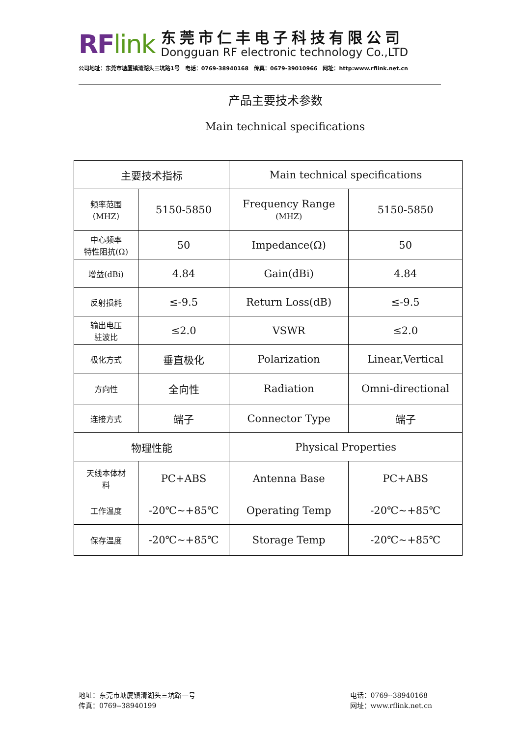RFlink
东莞市仁丰电子科技有限公司
Dongguan RF electronic technology Co.,LTD
公司地址：东莞市塘厦镇清湖头三坑路1号　电话：0769-38940168　传真：0679-39010966　网址：http:www.rflink.net.cn
产品主要技术参数
Main technical specifications
| 主要技术指标 | | Main technical specifications | |
| --- | --- | --- | --- |
| 频率范围 （MHZ） | 5150-5850 | Frequency Range (MHZ) | 5150-5850 |
| 中心频率 特性阻抗(Ω) | 50 | Impedance(Ω) | 50 |
| 增益(dBi) | 4.84 | Gain(dBi) | 4.84 |
| 反射损耗 | ≤-9.5 | Return Loss(dB) | ≤-9.5 |
| 输出电压 驻波比 | ≤2.0 | VSWR | ≤2.0 |
| 极化方式 | 垂直极化 | Polarization | Linear,Vertical |
| 方向性 | 全向性 | Radiation | Omni-directional |
| 连接方式 | 端子 | Connector Type | 端子 |
| 物理性能 | | Physical Properties | |
| 天线本体材 料 | PC+ABS | Antenna Base | PC+ABS |
| 工作温度 | -20℃~+85℃ | Operating Temp | -20℃~+85℃ |
| 保存温度 | -20℃~+85℃ | Storage Temp | -20℃~+85℃ |
地址：东莞市塘厦镇清湖头三坑路一号
传真：0769--38940199
电话：0769--38940168
网址：www.rflink.net.cn